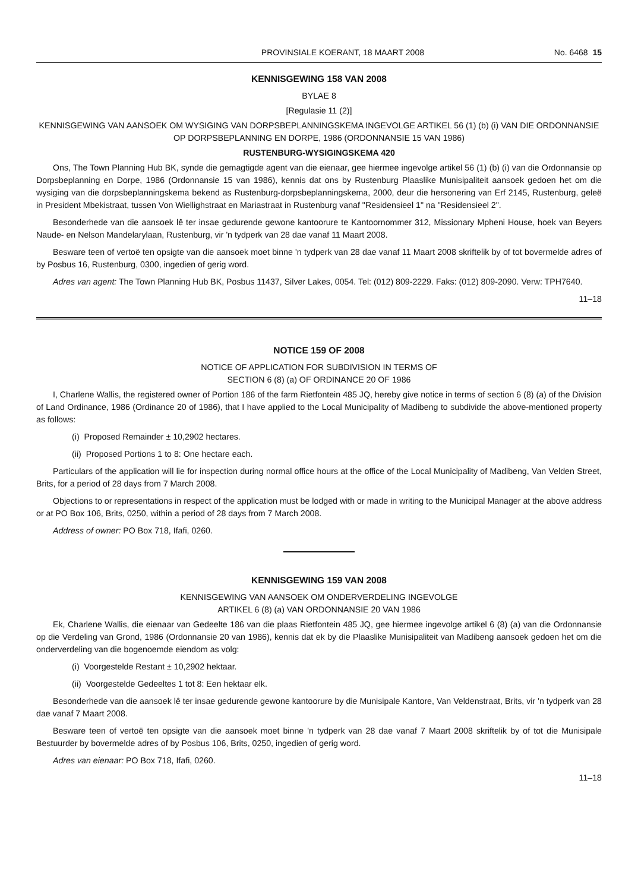PROVINSIALE KOERANT, 18 MAART 2008 No. 6468 15
KENNISGEWING 158 VAN 2008
BYLAE 8
[Regulasie 11 (2)]
KENNISGEWING VAN AANSOEK OM WYSIGING VAN DORPSBEPLANNINGSKEMA INGEVOLGE ARTIKEL 56 (1) (b) (i) VAN DIE ORDONNANSIE OP DORPSBEPLANNING EN DORPE, 1986 (ORDONNANSIE 15 VAN 1986)
RUSTENBURG-WYSIGINGSKEMA 420
Ons, The Town Planning Hub BK, synde die gemagtigde agent van die eienaar, gee hiermee ingevolge artikel 56 (1) (b) (i) van die Ordonnansie op Dorpsbeplanning en Dorpe, 1986 (Ordonnansie 15 van 1986), kennis dat ons by Rustenburg Plaaslike Munisipaliteit aansoek gedoen het om die wysiging van die dorpsbeplanningskema bekend as Rustenburg-dorpsbeplanningskema, 2000, deur die hersonering van Erf 2145, Rustenburg, geleë in President Mbekistraat, tussen Von Wiellighstraat en Mariastraat in Rustenburg vanaf "Residensieel 1" na "Residensieel 2".
Besonderhede van die aansoek lê ter insae gedurende gewone kantoorure te Kantoornommer 312, Missionary Mpheni House, hoek van Beyers Naude- en Nelson Mandelarylaan, Rustenburg, vir 'n tydperk van 28 dae vanaf 11 Maart 2008.
Besware teen of vertoë ten opsigte van die aansoek moet binne 'n tydperk van 28 dae vanaf 11 Maart 2008 skriftelik by of tot bovermelde adres of by Posbus 16, Rustenburg, 0300, ingedien of gerig word.
Adres van agent: The Town Planning Hub BK, Posbus 11437, Silver Lakes, 0054. Tel: (012) 809-2229. Faks: (012) 809-2090. Verw: TPH7640.
11–18
NOTICE 159 OF 2008
NOTICE OF APPLICATION FOR SUBDIVISION IN TERMS OF
SECTION 6 (8) (a) OF ORDINANCE 20 OF 1986
I, Charlene Wallis, the registered owner of Portion 186 of the farm Rietfontein 485 JQ, hereby give notice in terms of section 6 (8) (a) of the Division of Land Ordinance, 1986 (Ordinance 20 of 1986), that I have applied to the Local Municipality of Madibeng to subdivide the above-mentioned property as follows:
(i) Proposed Remainder ± 10,2902 hectares.
(ii) Proposed Portions 1 to 8: One hectare each.
Particulars of the application will lie for inspection during normal office hours at the office of the Local Municipality of Madibeng, Van Velden Street, Brits, for a period of 28 days from 7 March 2008.
Objections to or representations in respect of the application must be lodged with or made in writing to the Municipal Manager at the above address or at PO Box 106, Brits, 0250, within a period of 28 days from 7 March 2008.
Address of owner: PO Box 718, Ifafi, 0260.
KENNISGEWING 159 VAN 2008
KENNISGEWING VAN AANSOEK OM ONDERVERDELING INGEVOLGE
ARTIKEL 6 (8) (a) VAN ORDONNANSIE 20 VAN 1986
Ek, Charlene Wallis, die eienaar van Gedeelte 186 van die plaas Rietfontein 485 JQ, gee hiermee ingevolge artikel 6 (8) (a) van die Ordonnansie op die Verdeling van Grond, 1986 (Ordonnansie 20 van 1986), kennis dat ek by die Plaaslike Munisipaliteit van Madibeng aansoek gedoen het om die onderverdeling van die bogenoemde eiendom as volg:
(i) Voorgestelde Restant ± 10,2902 hektaar.
(ii) Voorgestelde Gedeeltes 1 tot 8: Een hektaar elk.
Besonderhede van die aansoek lê ter insae gedurende gewone kantoorure by die Munisipale Kantore, Van Veldenstraat, Brits, vir 'n tydperk van 28 dae vanaf 7 Maart 2008.
Besware teen of vertoë ten opsigte van die aansoek moet binne 'n tydperk van 28 dae vanaf 7 Maart 2008 skriftelik by of tot die Munisipale Bestuurder by bovermelde adres of by Posbus 106, Brits, 0250, ingedien of gerig word.
Adres van eienaar: PO Box 718, Ifafi, 0260.
11–18